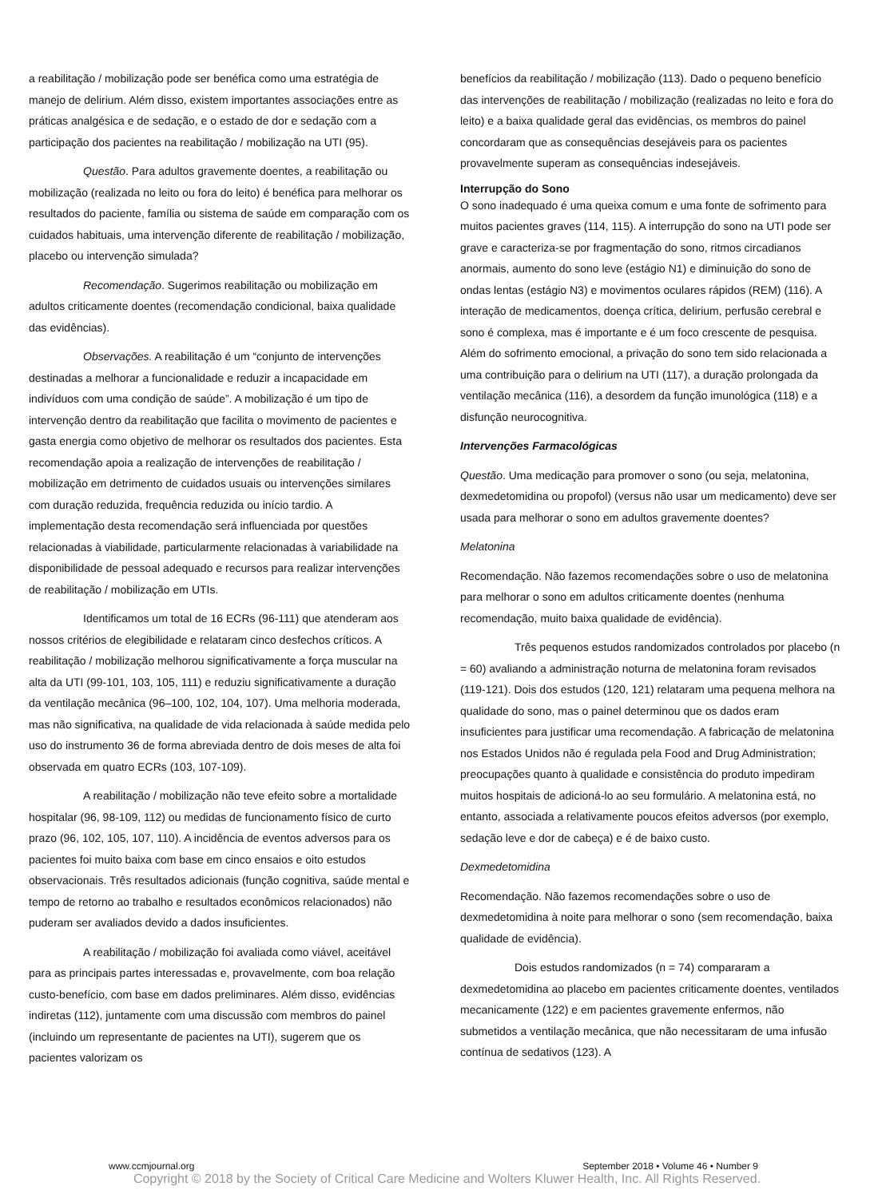a reabilitação / mobilização pode ser benéfica como uma estratégia de manejo de delirium. Além disso, existem importantes associações entre as práticas analgésica e de sedação, e o estado de dor e sedação com a participação dos pacientes na reabilitação / mobilização na UTI (95).
Questão. Para adultos gravemente doentes, a reabilitação ou mobilização (realizada no leito ou fora do leito) é benéfica para melhorar os resultados do paciente, família ou sistema de saúde em comparação com os cuidados habituais, uma intervenção diferente de reabilitação / mobilização, placebo ou intervenção simulada?
Recomendação. Sugerimos reabilitação ou mobilização em adultos criticamente doentes (recomendação condicional, baixa qualidade das evidências).
Observações. A reabilitação é um “conjunto de intervenções destinadas a melhorar a funcionalidade e reduzir a incapacidade em indivíduos com uma condição de saúde”. A mobilização é um tipo de intervenção dentro da reabilitação que facilita o movimento de pacientes e gasta energia como objetivo de melhorar os resultados dos pacientes. Esta recomendação apoia a realização de intervenções de reabilitação / mobilização em detrimento de cuidados usuais ou intervenções similares com duração reduzida, frequência reduzida ou início tardio. A implementação desta recomendação será influenciada por questões relacionadas à viabilidade, particularmente relacionadas à variabilidade na disponibilidade de pessoal adequado e recursos para realizar intervenções de reabilitação / mobilização em UTIs.
Identificamos um total de 16 ECRs (96-111) que atenderam aos nossos critérios de elegibilidade e relataram cinco desfechos críticos. A reabilitação / mobilização melhorou significativamente a força muscular na alta da UTI (99-101, 103, 105, 111) e reduziu significativamente a duração da ventilação mecânica (96–100, 102, 104, 107). Uma melhoria moderada, mas não significativa, na qualidade de vida relacionada à saúde medida pelo uso do instrumento 36 de forma abreviada dentro de dois meses de alta foi observada em quatro ECRs (103, 107-109).
A reabilitação / mobilização não teve efeito sobre a mortalidade hospitalar (96, 98-109, 112) ou medidas de funcionamento físico de curto prazo (96, 102, 105, 107, 110). A incidência de eventos adversos para os pacientes foi muito baixa com base em cinco ensaios e oito estudos observacionais. Três resultados adicionais (função cognitiva, saúde mental e tempo de retorno ao trabalho e resultados econômicos relacionados) não puderam ser avaliados devido a dados insuficientes.
A reabilitação / mobilização foi avaliada como viável, aceitável para as principais partes interessadas e, provavelmente, com boa relação custo-benefício, com base em dados preliminares. Além disso, evidências indiretas (112), juntamente com uma discussão com membros do painel (incluindo um representante de pacientes na UTI), sugerem que os pacientes valorizam os
benefícios da reabilitação / mobilização (113). Dado o pequeno benefício das intervenções de reabilitação / mobilização (realizadas no leito e fora do leito) e a baixa qualidade geral das evidências, os membros do painel concordaram que as consequências desejáveis para os pacientes provavelmente superam as consequências indesejáveis.
Interrupção do Sono
O sono inadequado é uma queixa comum e uma fonte de sofrimento para muitos pacientes graves (114, 115). A interrupção do sono na UTI pode ser grave e caracteriza-se por fragmentação do sono, ritmos circadianos anormais, aumento do sono leve (estágio N1) e diminuição do sono de ondas lentas (estágio N3) e movimentos oculares rápidos (REM) (116). A interação de medicamentos, doença crítica, delirium, perfusão cerebral e sono é complexa, mas é importante e é um foco crescente de pesquisa. Além do sofrimento emocional, a privação do sono tem sido relacionada a uma contribuição para o delirium na UTI (117), a duração prolongada da ventilação mecânica (116), a desordem da função imunológica (118) e a disfunção neurocognitiva.
Intervenções Farmacológicas
Questão. Uma medicação para promover o sono (ou seja, melatonina, dexmedetomidina ou propofol) (versus não usar um medicamento) deve ser usada para melhorar o sono em adultos gravemente doentes?
Melatonina
Recomendação. Não fazemos recomendações sobre o uso de melatonina para melhorar o sono em adultos criticamente doentes (nenhuma recomendação, muito baixa qualidade de evidência).
Três pequenos estudos randomizados controlados por placebo (n = 60) avaliando a administração noturna de melatonina foram revisados (119-121). Dois dos estudos (120, 121) relataram uma pequena melhora na qualidade do sono, mas o painel determinou que os dados eram insuficientes para justificar uma recomendação. A fabricação de melatonina nos Estados Unidos não é regulada pela Food and Drug Administration; preocupações quanto à qualidade e consistência do produto impediram muitos hospitais de adicioná-lo ao seu formulário. A melatonina está, no entanto, associada a relativamente poucos efeitos adversos (por exemplo, sedação leve e dor de cabeça) e é de baixo custo.
Dexmedetomidina
Recomendação. Não fazemos recomendações sobre o uso de dexmedetomidina à noite para melhorar o sono (sem recomendação, baixa qualidade de evidência).
Dois estudos randomizados (n = 74) compararam a dexmedetomidina ao placebo em pacientes criticamente doentes, ventilados mecanicamente (122) e em pacientes gravemente enfermos, não submetidos a ventilação mecânica, que não necessitaram de uma infusão contínua de sedativos (123). A
www.ccmjournal.org September 2018 • Volume 46 • Number 9
Copyright © 2018 by the Society of Critical Care Medicine and Wolters Kluwer Health, Inc. All Rights Reserved.